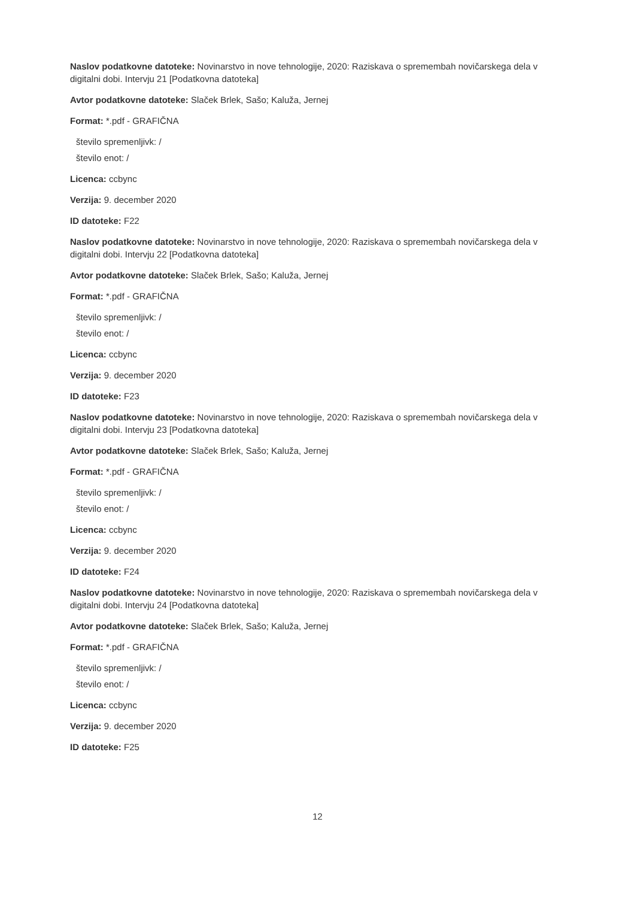Naslov podatkovne datoteke: Novinarstvo in nove tehnologije, 2020: Raziskava o spremembah novičarskega dela v digitalni dobi. Intervju 21 [Podatkovna datoteka]
Avtor podatkovne datoteke: Slaček Brlek, Sašo; Kaluža, Jernej
Format: *.pdf - GRAFIČNA
število spremenljivk: /
število enot: /
Licenca: ccbync
Verzija: 9. december 2020
ID datoteke: F22
Naslov podatkovne datoteke: Novinarstvo in nove tehnologije, 2020: Raziskava o spremembah novičarskega dela v digitalni dobi. Intervju 22 [Podatkovna datoteka]
Avtor podatkovne datoteke: Slaček Brlek, Sašo; Kaluža, Jernej
Format: *.pdf - GRAFIČNA
število spremenljivk: /
število enot: /
Licenca: ccbync
Verzija: 9. december 2020
ID datoteke: F23
Naslov podatkovne datoteke: Novinarstvo in nove tehnologije, 2020: Raziskava o spremembah novičarskega dela v digitalni dobi. Intervju 23 [Podatkovna datoteka]
Avtor podatkovne datoteke: Slaček Brlek, Sašo; Kaluža, Jernej
Format: *.pdf - GRAFIČNA
število spremenljivk: /
število enot: /
Licenca: ccbync
Verzija: 9. december 2020
ID datoteke: F24
Naslov podatkovne datoteke: Novinarstvo in nove tehnologije, 2020: Raziskava o spremembah novičarskega dela v digitalni dobi. Intervju 24 [Podatkovna datoteka]
Avtor podatkovne datoteke: Slaček Brlek, Sašo; Kaluža, Jernej
Format: *.pdf - GRAFIČNA
število spremenljivk: /
število enot: /
Licenca: ccbync
Verzija: 9. december 2020
ID datoteke: F25
12